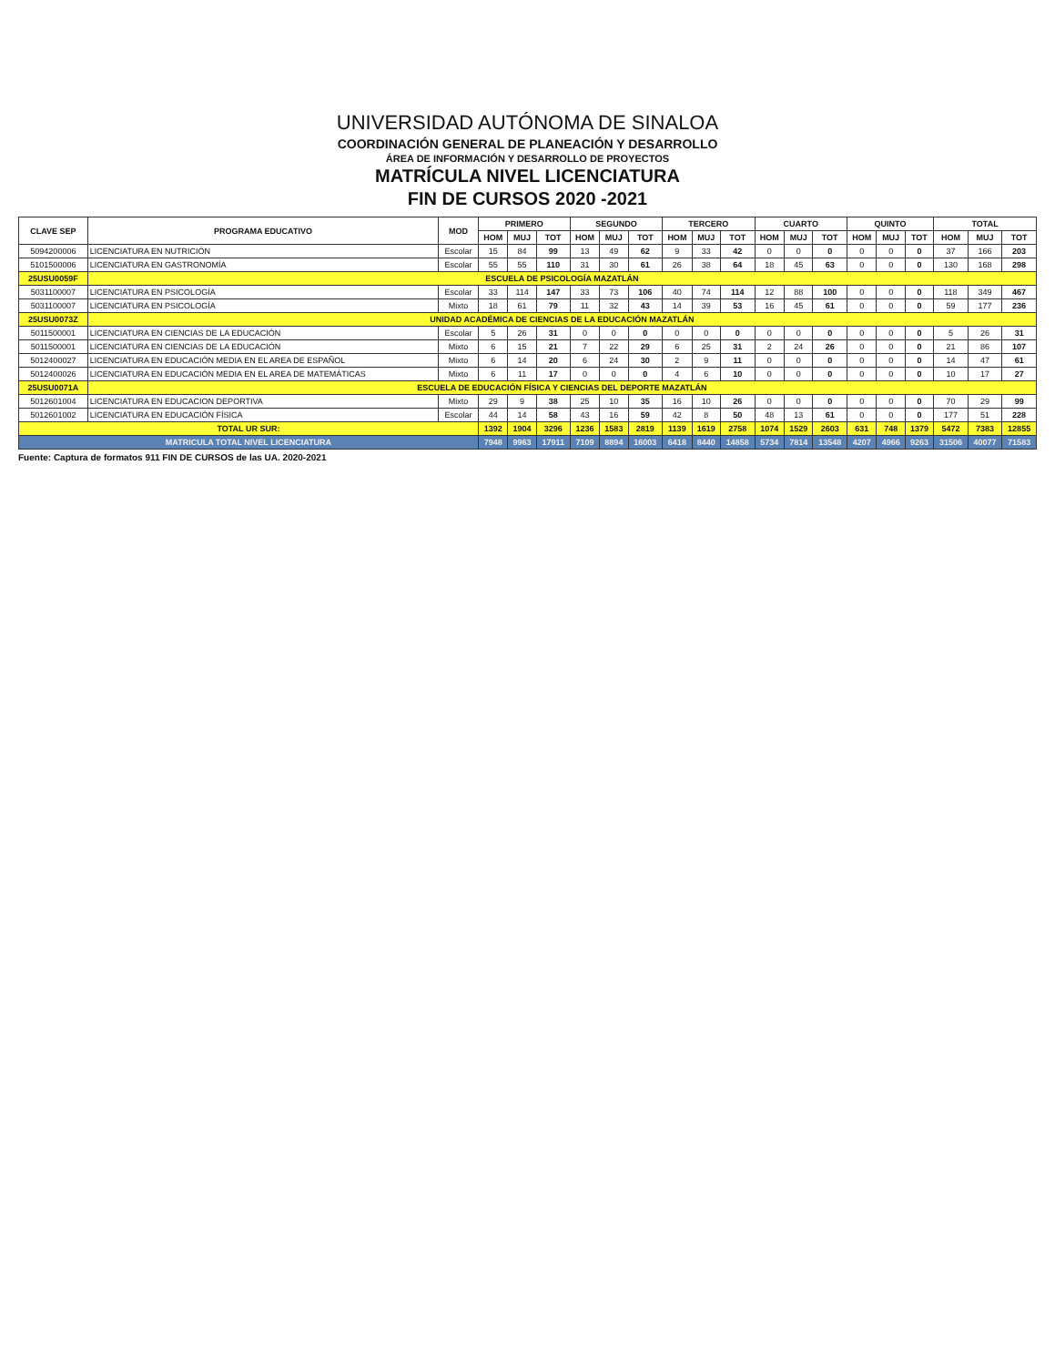UNIVERSIDAD AUTÓNOMA DE SINALOA
COORDINACIÓN GENERAL DE PLANEACIÓN Y DESARROLLO
ÁREA DE INFORMACIÓN Y DESARROLLO DE PROYECTOS
MATRÍCULA NIVEL LICENCIATURA
FIN DE CURSOS 2020 -2021
| CLAVE SEP | PROGRAMA EDUCATIVO | MOD | PRIMERO | | | SEGUNDO | | | TERCERO | | | CUARTO | | | QUINTO | | | TOTAL | | |
| --- | --- | --- | --- | --- | --- | --- | --- | --- | --- | --- | --- | --- | --- | --- | --- | --- | --- | --- | --- | --- |
| | | | HOM | MUJ | TOT | HOM | MUJ | TOT | HOM | MUJ | TOT | HOM | MUJ | TOT | HOM | MUJ | TOT | HOM | MUJ | TOT |
| 5094200006 | LICENCIATURA EN NUTRICIÓN | Escolar | 15 | 84 | 99 | 13 | 49 | 62 | 9 | 33 | 42 | 0 | 0 | 0 | 0 | 0 | 0 | 37 | 166 | 203 |
| 5101500006 | LICENCIATURA EN GASTRONOMÍA | Escolar | 55 | 55 | 110 | 31 | 30 | 61 | 26 | 38 | 64 | 18 | 45 | 63 | 0 | 0 | 0 | 130 | 168 | 298 |
| 25USU0059F | ESCUELA DE PSICOLOGÍA MAZATLÁN | | | | | | | | | | | | | | | | | | | |
| 5031100007 | LICENCIATURA EN PSICOLOGÍA | Escolar | 33 | 114 | 147 | 33 | 73 | 106 | 40 | 74 | 114 | 12 | 88 | 100 | 0 | 0 | 0 | 118 | 349 | 467 |
| 5031100007 | LICENCIATURA EN PSICOLOGÍA | Mixto | 18 | 61 | 79 | 11 | 32 | 43 | 14 | 39 | 53 | 16 | 45 | 61 | 0 | 0 | 0 | 59 | 177 | 236 |
| 25USU0073Z | UNIDAD ACADÉMICA DE CIENCIAS DE LA EDUCACIÓN MAZATLÁN | | | | | | | | | | | | | | | | | | | |
| 5011500001 | LICENCIATURA EN CIENCIAS DE LA EDUCACIÓN | Escolar | 5 | 26 | 31 | 0 | 0 | 0 | 0 | 0 | 0 | 0 | 0 | 0 | 0 | 0 | 0 | 5 | 26 | 31 |
| 5011500001 | LICENCIATURA EN CIENCIAS DE LA EDUCACIÓN | Mixto | 6 | 15 | 21 | 7 | 22 | 29 | 6 | 25 | 31 | 2 | 24 | 26 | 0 | 0 | 0 | 21 | 86 | 107 |
| 5012400027 | LICENCIATURA EN EDUCACIÓN MEDIA EN EL AREA DE ESPAÑOL | Mixto | 6 | 14 | 20 | 6 | 24 | 30 | 2 | 9 | 11 | 0 | 0 | 0 | 0 | 0 | 0 | 14 | 47 | 61 |
| 5012400026 | LICENCIATURA EN EDUCACIÓN MEDIA EN EL AREA DE MATEMÁTICAS | Mixto | 6 | 11 | 17 | 0 | 0 | 0 | 4 | 6 | 10 | 0 | 0 | 0 | 0 | 0 | 0 | 10 | 17 | 27 |
| 25USU0071A | ESCUELA DE EDUCACIÓN FÍSICA Y CIENCIAS DEL DEPORTE MAZATLÁN | | | | | | | | | | | | | | | | | | | |
| 5012601004 | LICENCIATURA EN EDUCACION DEPORTIVA | Mixto | 29 | 9 | 38 | 25 | 10 | 35 | 16 | 10 | 26 | 0 | 0 | 0 | 0 | 0 | 0 | 70 | 29 | 99 |
| 5012601002 | LICENCIATURA EN EDUCACIÓN FÍSICA | Escolar | 44 | 14 | 58 | 43 | 16 | 59 | 42 | 8 | 50 | 48 | 13 | 61 | 0 | 0 | 0 | 177 | 51 | 228 |
| TOTAL UR SUR: | | | 1392 | 1904 | 3296 | 1236 | 1583 | 2819 | 1139 | 1619 | 2758 | 1074 | 1529 | 2603 | 631 | 748 | 1379 | 5472 | 7383 | 12855 |
| MATRICULA TOTAL NIVEL LICENCIATURA | | | 7948 | 9963 | 17911 | 7109 | 8894 | 16003 | 6418 | 8440 | 14858 | 5734 | 7814 | 13548 | 4207 | 4966 | 9263 | 31506 | 40077 | 71583 |
Fuente: Captura de formatos 911 FIN DE CURSOS de las UA. 2020-2021